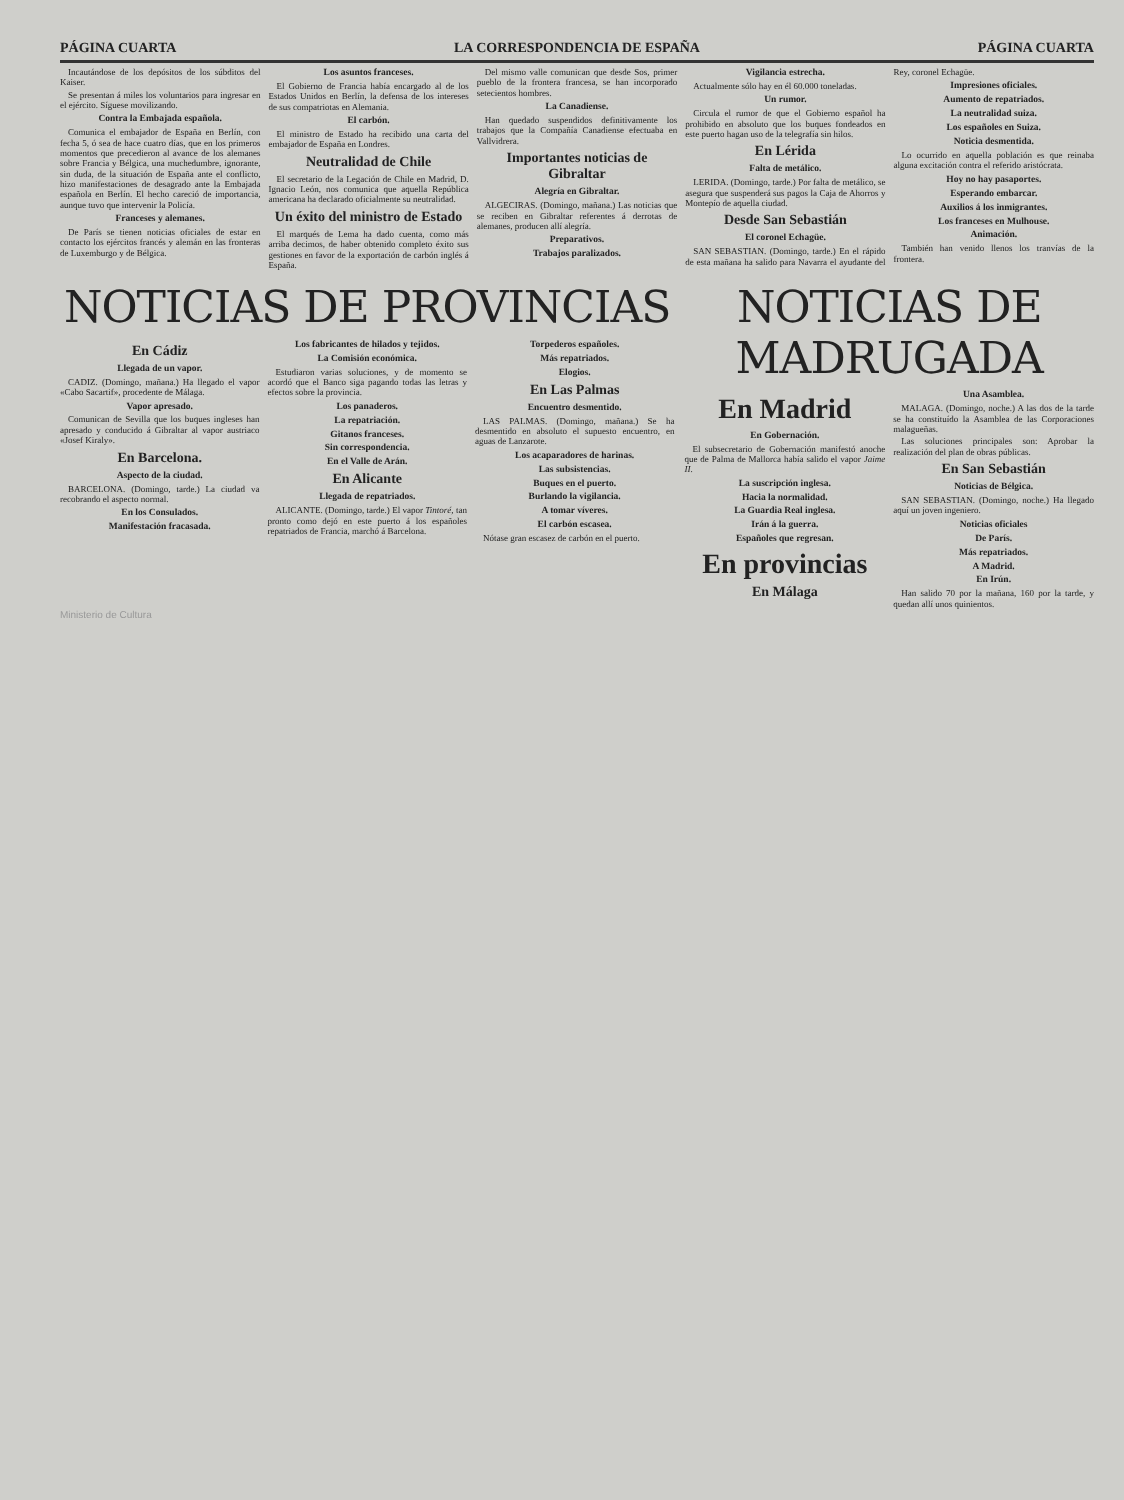PÁGINA CUARTA LA CORRESPONDENCIA DE ESPAÑA PÁGINA CUARTA
Incautándose de los depósitos de los súbditos del Kaiser.
Se presentan á miles los voluntarios para ingresar en el ejército. Síguese movilizando.
Contra la Embajada española.
Comunica el embajador de España en Berlín, con fecha 5, ó sea de hace cuatro días, que en los primeros momentos que precedieron al avance de los alemanes sobre Francia y Bélgica, una muchedumbre, ignorante, sin duda, de la situación de España ante el conflicto, hizo manifestaciones de desagrado ante la Embajada española en Berlín. El hecho careció de importancia, aunque tuvo que intervenir la Policía.
Franceses y alemanes.
De París se tienen noticias oficiales de estar en contacto los ejércitos francés y alemán en las fronteras de Luxemburgo y de Bélgica.
Los asuntos franceses.
El Gobierno de Francia había encargado al de los Estados Unidos en Berlín, la defensa de los intereses de sus compatriotas en Alemania.
El carbón.
El ministro de Estado ha recibido una carta del embajador de España en Londres.
Neutralidad de Chile
El secretario de la Legación de Chile en Madrid, D. Ignacio León, nos comunica que aquella República americana ha declarado oficialmente su neutralidad.
Un éxito del ministro de Estado
El marqués de Lema ha dado cuenta, como más arriba decimos, de haber obtenido completo éxito sus gestiones en favor de la exportación de carbón inglés á España.
Del mismo valle comunican que desde Sos, primer pueblo de la frontera francesa, se han incorporado setecientos hombres.
La Canadiense.
Han quedado suspendidos definitivamente los trabajos que la Compañía Canadiense efectuaba en Vallvidrera.
Importantes noticias de Gibraltar
Alegría en Gibraltar.
ALGECIRAS. (Domingo, mañana.) Las noticias que se reciben en Gibraltar referentes á derrotas de alemanes, producen allí alegría.
Preparativos.
Trabajos paralizados.
Vigilancia estrecha.
Actualmente sólo hay en él 60.000 toneladas.
Un rumor.
Circula el rumor de que el Gobierno español ha prohibido en absoluto que los buques fondeados en este puerto hagan uso de la telegrafía sin hilos.
En Lérida
Falta de metálico.
LERIDA. (Domingo, tarde.) Por falta de metálico, se asegura que suspenderá sus pagos la Caja de Ahorros y Montepío de aquella ciudad.
Desde San Sebastián
El coronel Echagüe.
SAN SEBASTIAN. (Domingo, tarde.) En el rápido de esta mañana ha salido para Navarra el ayudante del Rey, coronel Echagüe.
Impresiones oficiales.
Aumento de repatriados.
La neutralidad suiza.
Los españoles en Suiza.
Noticia desmentida.
Lo ocurrido en aquella población es que reinaba alguna excitación contra el referido aristócrata.
Hoy no hay pasaportes.
Esperando embarcar.
Auxilios á los inmigrantes.
Los franceses en Mulhouse.
Animación.
También han venido llenos los tranvías de la frontera.
NOTICIAS DE PROVINCIAS
En Cádiz
Llegada de un vapor.
CADIZ. (Domingo, mañana.) Ha llegado el vapor «Cabo Sacartif», procedente de Málaga.
Vapor apresado.
Comunican de Sevilla que los buques ingleses han apresado y conducido á Gibraltar al vapor austriaco «Josef Kiraly».
En Barcelona.
Aspecto de la ciudad.
BARCELONA. (Domingo, tarde.) La ciudad va recobrando el aspecto normal.
En los Consulados.
Manifestación fracasada.
Los fabricantes de hilados y tejidos.
La Comisión económica.
Estudiaron varias soluciones, y de momento se acordó que el Banco siga pagando todas las letras y efectos sobre la provincia.
Los panaderos.
La repatriación.
Gitanos franceses.
Sin correspondencia.
En el Valle de Arán.
En Alicante
Llegada de repatriados.
ALICANTE. (Domingo, tarde.) El vapor Tintoré, tan pronto como dejó en este puerto á los españoles repatriados de Francia, marchó á Barcelona.
Torpederos españoles.
Más repatriados.
Elogios.
En Las Palmas
Encuentro desmentido.
LAS PALMAS. (Domingo, mañana.) Se ha desmentido en absoluto el supuesto encuentro, en aguas de Lanzarote.
Los acaparadores de harinas.
Las subsistencias.
Buques en el puerto.
Burlando la vigilancia.
A tomar víveres.
El carbón escasea.
Nótase gran escasez de carbón en el puerto.
NOTICIAS DE MADRUGADA
En Madrid
En Gobernación.
El subsecretario de Gobernación manifestó anoche que de Palma de Mallorca había salido el vapor Jaime II.
La suscripción inglesa.
Hacia la normalidad.
La Guardia Real inglesa.
Irán á la guerra.
Españoles que regresan.
En provincias
En Málaga
Una Asamblea.
MALAGA. (Domingo, noche.) A las dos de la tarde se ha constituído la Asamblea de las Corporaciones malagueñas.
Las soluciones principales son: Aprobar la realización del plan de obras públicas.
En San Sebastián
Noticias de Bélgica.
SAN SEBASTIAN. (Domingo, noche.) Ha llegado aquí un joven ingeniero.
Noticias oficiales
De París.
Más repatriados.
A Madrid.
En Irún.
Han salido 70 por la mañana, 160 por la tarde, y quedan allí unos quinientos.
Ministerio de Cultura